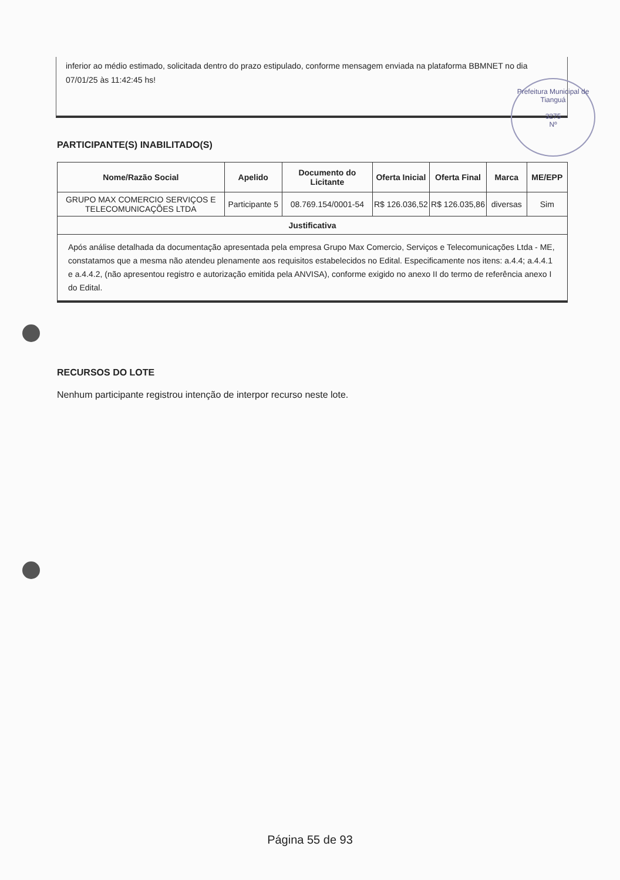Prefeitura Municipal de Tianguá
3275
Nº
inferior ao médio estimado, solicitada dentro do prazo estipulado, conforme mensagem enviada na plataforma BBMNET no dia 07/01/25 às 11:42:45 hs!
PARTICIPANTE(S) INABILITADO(S)
| Nome/Razão Social | Apelido | Documento do Licitante | Oferta Inicial | Oferta Final | Marca | ME/EPP |
| --- | --- | --- | --- | --- | --- | --- |
| GRUPO MAX COMERCIO SERVIÇOS E TELECOMUNICAÇÕES LTDA | Participante 5 | 08.769.154/0001-54 | R$ 126.036,52 | R$ 126.035,86 | diversas | Sim |
| Justificativa | | | | | | |
| Após análise detalhada da documentação apresentada pela empresa Grupo Max Comercio, Serviços e Telecomunicações Ltda - ME, constatamos que a mesma não atendeu plenamente aos requisitos estabelecidos no Edital. Especificamente nos itens: a.4.4; a.4.4.1 e a.4.4.2, (não apresentou registro e autorização emitida pela ANVISA), conforme exigido no anexo II do termo de referência anexo I do Edital. | | | | | | |
RECURSOS DO LOTE
Nenhum participante registrou intenção de interpor recurso neste lote.
Página 55 de 93